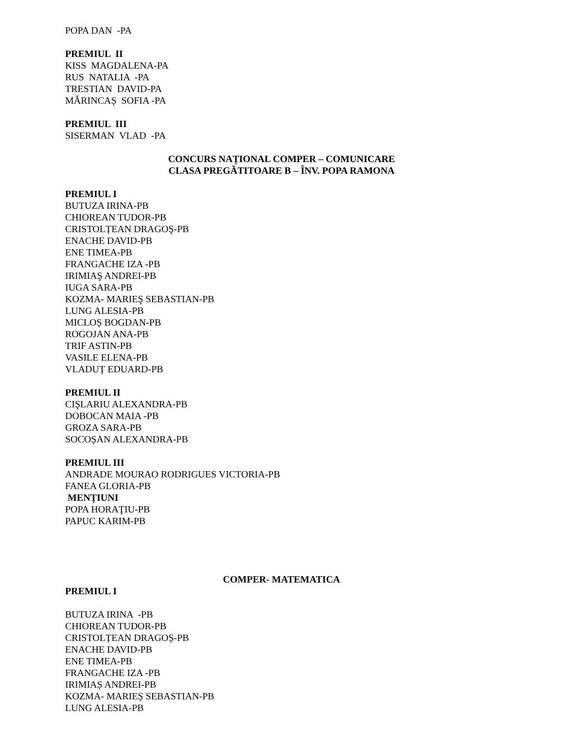POPA DAN -PA
PREMIUL II
KISS MAGDALENA-PA
RUS NATALIA -PA
TRESTIAN DAVID-PA
MĂRINCAȘ SOFIA -PA
PREMIUL III
SISERMAN VLAD -PA
CONCURS NAȚIONAL COMPER – COMUNICARE
CLASA PREGĂTITOARE B – ÎNV. POPA RAMONA
PREMIUL I
BUTUZA IRINA-PB
CHIOREAN TUDOR-PB
CRISTOLȚEAN DRAGOŞ-PB
ENACHE DAVID-PB
ENE TIMEA-PB
FRANGACHE IZA -PB
IRIMIAŞ ANDREI-PB
IUGA SARA-PB
KOZMA- MARIEŞ SEBASTIAN-PB
LUNG ALESIA-PB
MICLOȘ BOGDAN-PB
ROGOJAN ANA-PB
TRIF ASTIN-PB
VASILE ELENA-PB
VLADUȚ EDUARD-PB
PREMIUL II
CIŞLARIU ALEXANDRA-PB
DOBOCAN MAIA -PB
GROZA SARA-PB
SOCOȘAN ALEXANDRA-PB
PREMIUL III
ANDRADE MOURAO RODRIGUES VICTORIA-PB
FANEA GLORIA-PB
MENȚIUNI
POPA HORAŢIU-PB
PAPUC KARIM-PB
COMPER- MATEMATICA
PREMIUL I
BUTUZA IRINA -PB
CHIOREAN TUDOR-PB
CRISTOLȚEAN DRAGOȘ-PB
ENACHE DAVID-PB
ENE TIMEA-PB
FRANGACHE IZA -PB
IRIMIAȘ ANDREI-PB
KOZMA- MARIEȘ SEBASTIAN-PB
LUNG ALESIA-PB